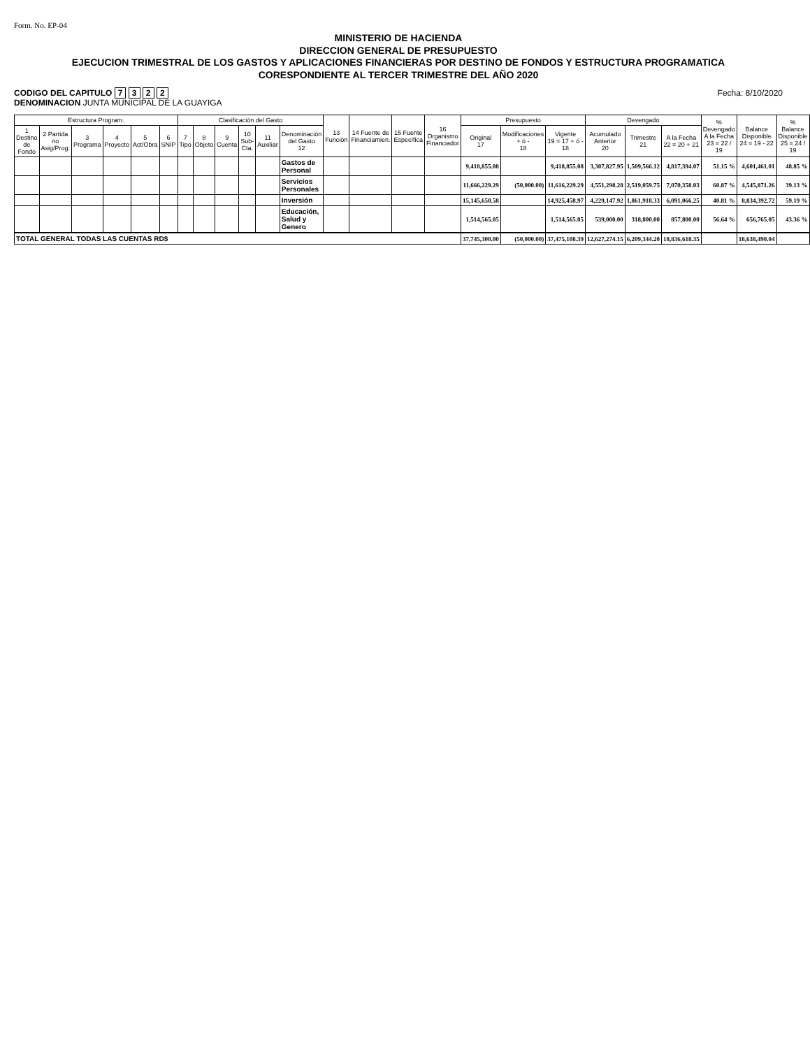Form. No. EP-04
MINISTERIO DE HACIENDA
DIRECCION GENERAL DE PRESUPUESTO
EJECUCION TRIMESTRAL DE LOS GASTOS Y APLICACIONES FINANCIERAS POR DESTINO DE FONDOS Y ESTRUCTURA PROGRAMATICA
CORESPONDIENTE AL TERCER TRIMESTRE DEL AÑO 2020
CODIGO DEL CAPITULO 7 3 2 2
DENOMINACION JUNTA MUNICIPAL DE LA GUAYIGA
Fecha: 8/10/2020
| Estructura Program. | | | | | | Clasificación del Gasto | | | | | | 13 Función | 14 Fuente de Financiamien. | 15 Fuente Específica | 16 Organismo Financiador | Presupuesto | | | Devengado | | | % Devengado A la Fecha 23 = 22 / 19 | Balance Disponible 24 = 19 - 22 | % Balance Disponible 25 = 24 / 19 |
| --- | --- | --- | --- | --- | --- | --- | --- | --- | --- | --- | --- | --- | --- | --- | --- | --- | --- | --- | --- | --- | --- | --- | --- | --- |
| 1 Destino de Fondo | 2 Partida no Asig/Prog. | 3 Programa | 4 Proyecto | 5 Act/Obra | 6 SNIP | 7 Tipo | 8 Objeto | 9 Cuenta | 10 Sub-Cta. | 11 Auxiliar | Denominación del Gasto 12 | | | | | Original 17 | Modificaciones + ó - 18 | Vigente 19 = 17 + ó - 18 | Acumulado Anterior 20 | Trimestre 21 | A la Fecha 22 = 20 + 21 | | | |
| | | | | | | | | | | | Gastos de Personal | | | | | 9,418,855.08 | | 9,418,855.08 | 3,307,827.95 | 1,509,566.12 | 4,817,394.07 | 51.15 % | 4,601,461.01 | 48.85 % |
| | | | | | | | | | | | Servicios Personales | | | | | 11,666,229.29 | (50,000.00) | 11,616,229.29 | 4,551,298.28 | 2,519,059.75 | 7,070,358.03 | 60.87 % | 4,545,871.26 | 39.13 % |
| | | | | | | | | | | | Inversión | | | | | 15,145,650.58 | | 14,925,458.97 | 4,229,147.92 | 1,861,918.33 | 6,091,066.25 | 40.81 % | 8,834,392.72 | 59.19 % |
| | | | | | | | | | | | Educación, Salud y Genero | | | | | 1,514,565.05 | | 1,514,565.05 | 539,000.00 | 318,800.00 | 857,800.00 | 56.64 % | 656,765.05 | 43.36 % |
| TOTAL GENERAL TODAS LAS CUENTAS RD$ | | | | | | | | | | | | | | | | 37,745,300.00 | (50,000.00) | 37,475,108.39 | 12,627,274.15 | 6,209,344.20 | 18,836,618.35 | | 18,638,490.04 | |